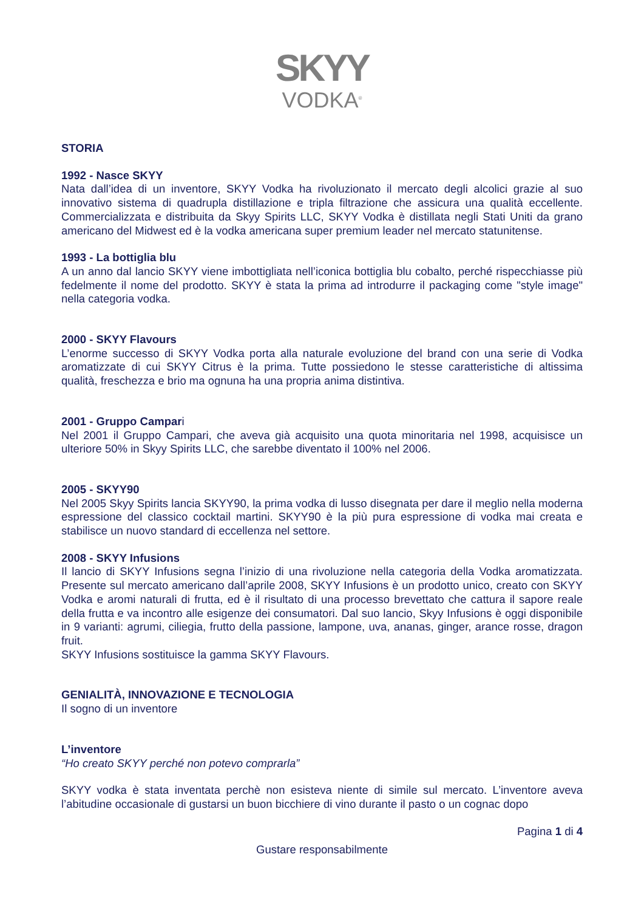SKYY
VODKA<sup>®</sup>
STORIA
1992 - Nasce SKYY
Nata dall’idea di un inventore, SKYY Vodka ha rivoluzionato il mercato degli alcolici grazie al suo innovativo sistema di quadrupla distillazione e tripla filtrazione che assicura una qualità eccellente. Commercializzata e distribuita da Skyy Spirits LLC, SKYY Vodka è distillata negli Stati Uniti da grano americano del Midwest ed è la vodka americana super premium leader nel mercato statunitense.
1993 - La bottiglia blu
A un anno dal lancio SKYY viene imbottigliata nell’iconica bottiglia blu cobalto, perché rispecchiasse più fedelmente il nome del prodotto. SKYY è stata la prima ad introdurre il packaging come "style image" nella categoria vodka.
2000 - SKYY Flavours
L’enorme successo di SKYY Vodka porta alla naturale evoluzione del brand con una serie di Vodka aromatizzate di cui SKYY Citrus è la prima. Tutte possiedono le stesse caratteristiche di altissima qualità, freschezza e brio ma ognuna ha una propria anima distintiva.
2001 - Gruppo Campari
Nel 2001 il Gruppo Campari, che aveva già acquisito una quota minoritaria nel 1998, acquisisce un ulteriore 50% in Skyy Spirits LLC, che sarebbe diventato il 100% nel 2006.
2005 - SKYY90
Nel 2005 Skyy Spirits lancia SKYY90, la prima vodka di lusso disegnata per dare il meglio nella moderna espressione del classico cocktail martini. SKYY90 è la più pura espressione di vodka mai creata e stabilisce un nuovo standard di eccellenza nel settore.
2008 - SKYY Infusions
Il lancio di SKYY Infusions segna l’inizio di una rivoluzione nella categoria della Vodka aromatizzata. Presente sul mercato americano dall’aprile 2008, SKYY Infusions è un prodotto unico, creato con SKYY Vodka e aromi naturali di frutta, ed è il risultato di una processo brevettato che cattura il sapore reale della frutta e va incontro alle esigenze dei consumatori. Dal suo lancio, Skyy Infusions è oggi disponibile in 9 varianti: agrumi, ciliegia, frutto della passione, lampone, uva, ananas, ginger, arance rosse, dragon fruit.
SKYY Infusions sostituisce la gamma SKYY Flavours.
GENIALITÀ, INNOVAZIONE E TECNOLOGIA
Il sogno di un inventore
L’inventore
“Ho creato SKYY perché non potevo comprarla”
SKYY vodka è stata inventata perchè non esisteva niente di simile sul mercato. L’inventore aveva l’abitudine occasionale di gustarsi un buon bicchiere di vino durante il pasto o un cognac dopo
Pagina 1 di 4
Gustare responsabilmente